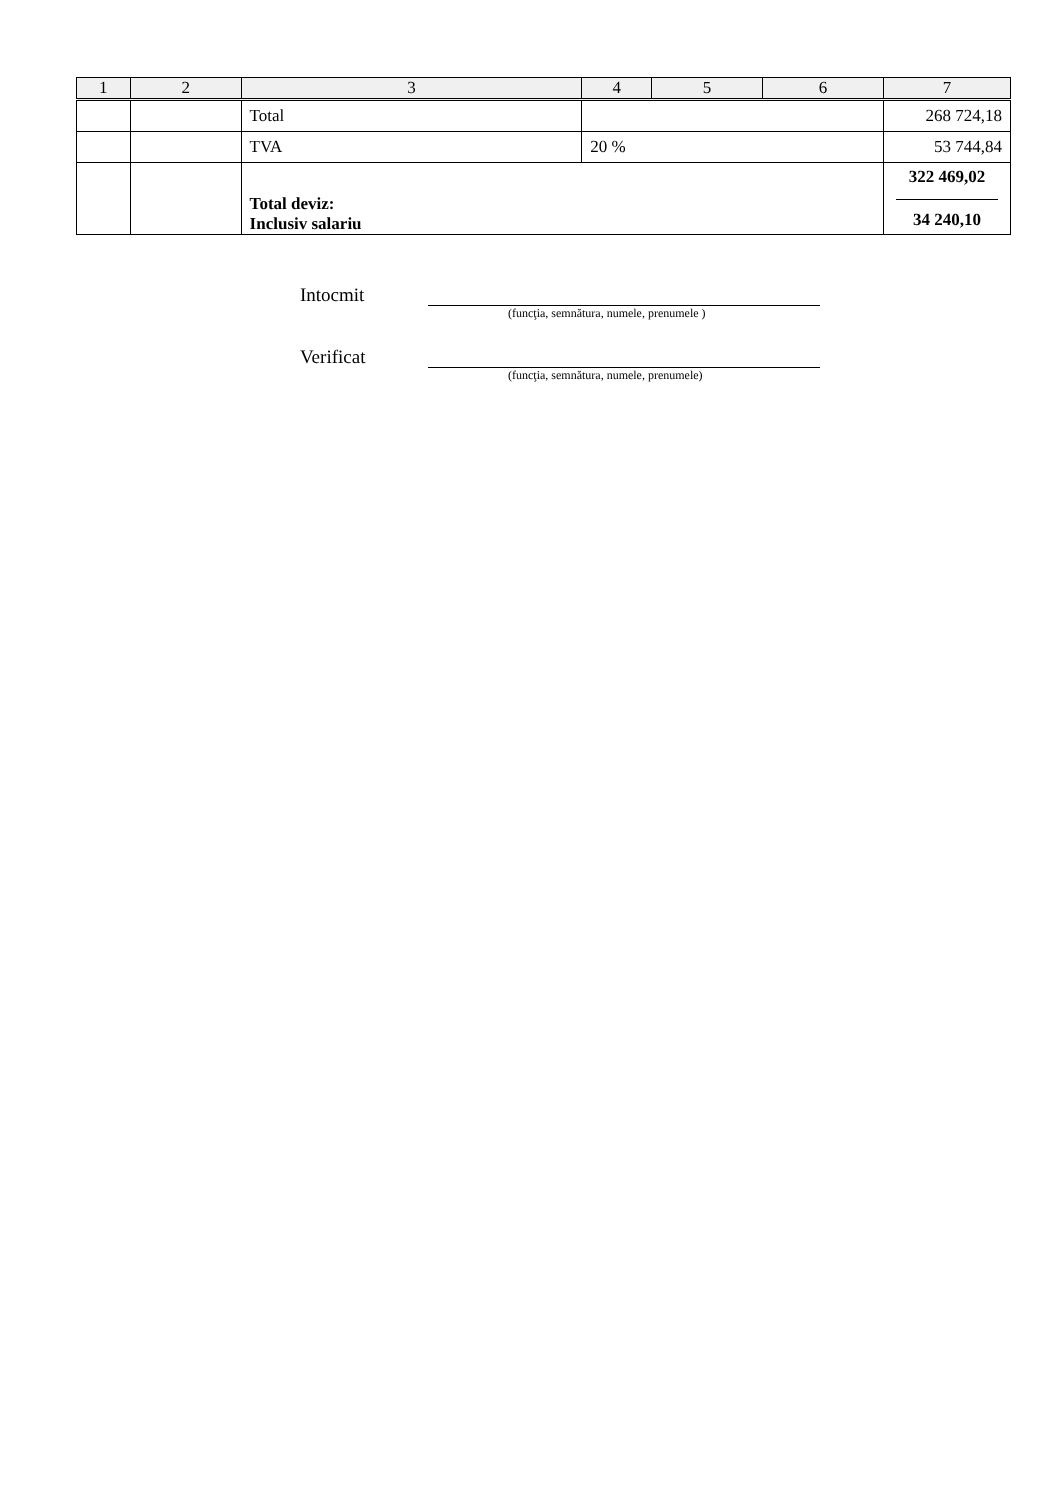| 1 | 2 | 3 | 4 | 5 | 6 | 7 |
| --- | --- | --- | --- | --- | --- | --- |
| | | Total | | | | 268 724,18 |
| | | TVA | 20 % | | | 53 744,84 |
| | | Total deviz: Inclusiv salariu | | | | 322 469,02 34 240,10 |
Intocmit
(funcţia, semnătura, numele, prenumele )
Verificat
(funcţia, semnătura, numele, prenumele)